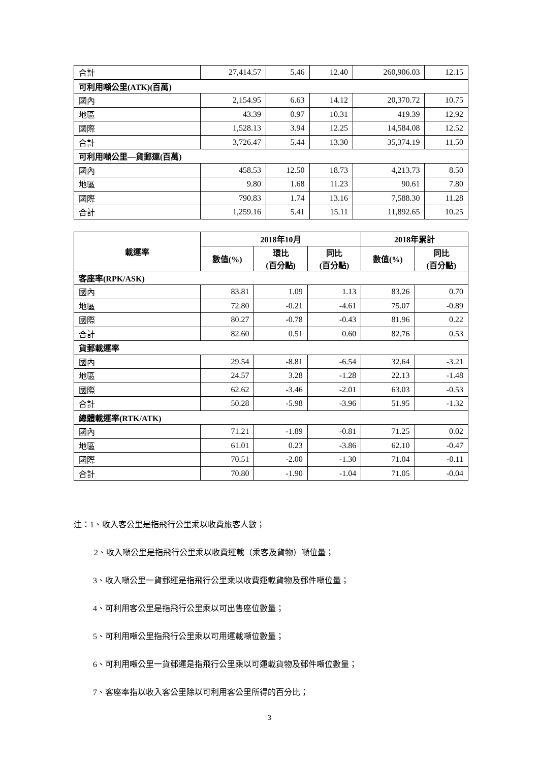| 合計 | 27,414.57 | 5.46 | 12.40 | 260,906.03 | 12.15 |
| 可利用噸公里(ATK)(百萬) | | | | | |
| 國內 | 2,154.95 | 6.63 | 14.12 | 20,370.72 | 10.75 |
| 地區 | 43.39 | 0.97 | 10.31 | 419.39 | 12.92 |
| 國際 | 1,528.13 | 3.94 | 12.25 | 14,584.08 | 12.52 |
| 合計 | 3,726.47 | 5.44 | 13.30 | 35,374.19 | 11.50 |
| 可利用噸公里—貨郵運(百萬) | | | | | |
| 國內 | 458.53 | 12.50 | 18.73 | 4,213.73 | 8.50 |
| 地區 | 9.80 | 1.68 | 11.23 | 90.61 | 7.80 |
| 國際 | 790.83 | 1.74 | 13.16 | 7,588.30 | 11.28 |
| 合計 | 1,259.16 | 5.41 | 15.11 | 11,892.65 | 10.25 |
| 載運率 | 2018年10月 | | | 2018年累計 | |
| --- | --- | --- | --- | --- | --- |
| | 數值(%) | 環比 (百分點) | 同比 (百分點) | 數值(%) | 同比 (百分點) |
| 客座率(RPK/ASK) | | | | | |
| 國內 | 83.81 | 1.09 | 1.13 | 83.26 | 0.70 |
| 地區 | 72.80 | -0.21 | -4.61 | 75.07 | -0.89 |
| 國際 | 80.27 | -0.78 | -0.43 | 81.96 | 0.22 |
| 合計 | 82.60 | 0.51 | 0.60 | 82.76 | 0.53 |
| 貨郵載運率 | | | | | |
| 國內 | 29.54 | -8.81 | -6.54 | 32.64 | -3.21 |
| 地區 | 24.57 | 3.28 | -1.28 | 22.13 | -1.48 |
| 國際 | 62.62 | -3.46 | -2.01 | 63.03 | -0.53 |
| 合計 | 50.28 | -5.98 | -3.96 | 51.95 | -1.32 |
| 總體載運率(RTK/ATK) | | | | | |
| 國內 | 71.21 | -1.89 | -0.81 | 71.25 | 0.02 |
| 地區 | 61.01 | 0.23 | -3.86 | 62.10 | -0.47 |
| 國際 | 70.51 | -2.00 | -1.30 | 71.04 | -0.11 |
| 合計 | 70.80 | -1.90 | -1.04 | 71.05 | -0.04 |
注：1、收入客公里是指飛行公里乘以收費旅客人數；
2、收入噸公里是指飛行公里乘以收費運載（乘客及貨物）噸位量；
3、收入噸公里一貨郵運是指飛行公里乘以收費運載貨物及郵件噸位量；
4、可利用客公里是指飛行公里乘以可出售座位數量；
5、可利用噸公里指飛行公里乘以可用運載噸位數量；
6、可利用噸公里一貨郵運是指飛行公里乘以可運載貨物及郵件噸位數量；
7、客座率指以收入客公里除以可利用客公里所得的百分比；
3